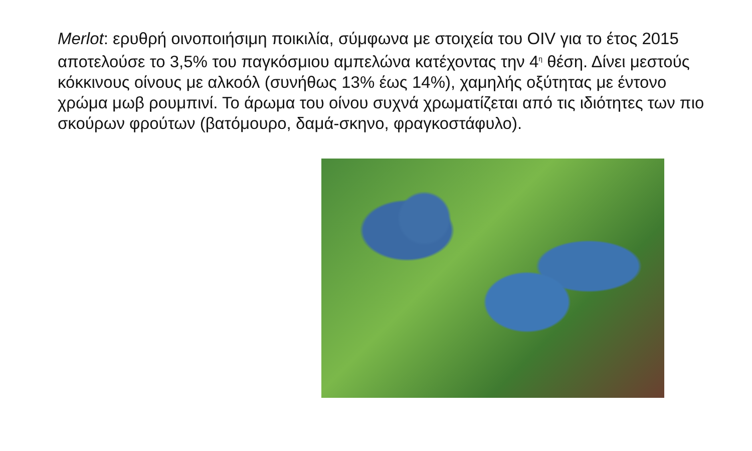Merlot: ερυθρή οινοποιήσιμη ποικιλία, σύμφωνα με στοιχεία του OIV για το έτος 2015 αποτελούσε το 3,5% του παγκόσμιου αμπελώνα κατέχοντας την 4<sup>η</sup> θέση. Δίνει μεστούς κόκκινους οίνους με αλκοόλ (συνήθως 13% έως 14%), χαμηλής οξύτητας με έντονο χρώμα μωβ ρουμπινί. Το άρωμα του οίνου συχνά χρωματίζεται από τις ιδιότητες των πιο σκούρων φρούτων (βατόμουρο, δαμά-σκηνο, φραγκοστάφυλο).